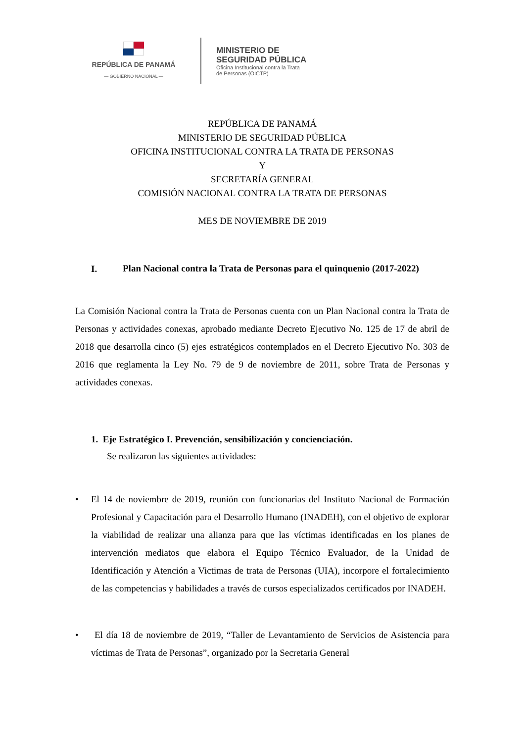REPÚBLICA DE PANAMÁ
— GOBIERNO NACIONAL —
MINISTERIO DE
SEGURIDAD PÚBLICA
Oficina Institucional contra la Trata
de Personas (OICTP)
REPÚBLICA DE PANAMÁ
MINISTERIO DE SEGURIDAD PÚBLICA
OFICINA INSTITUCIONAL CONTRA LA TRATA DE PERSONAS
Y
SECRETARÍA GENERAL
COMISIÓN NACIONAL CONTRA LA TRATA DE PERSONAS
MES DE NOVIEMBRE DE 2019
I.
Plan Nacional contra la Trata de Personas para el quinquenio (2017-2022)
La Comisión Nacional contra la Trata de Personas cuenta con un Plan Nacional contra la Trata de Personas y actividades conexas, aprobado mediante Decreto Ejecutivo No. 125 de 17 de abril de 2018 que desarrolla cinco (5) ejes estratégicos contemplados en el Decreto Ejecutivo No. 303 de 2016 que reglamenta la Ley No. 79 de 9 de noviembre de 2011, sobre Trata de Personas y actividades conexas.
1. Eje Estratégico I. Prevención, sensibilización y concienciación.
Se realizaron las siguientes actividades:
• El 14 de noviembre de 2019, reunión con funcionarias del Instituto Nacional de Formación Profesional y Capacitación para el Desarrollo Humano (INADEH), con el objetivo de explorar la viabilidad de realizar una alianza para que las víctimas identificadas en los planes de intervención mediatos que elabora el Equipo Técnico Evaluador, de la Unidad de Identificación y Atención a Victimas de trata de Personas (UIA), incorpore el fortalecimiento de las competencias y habilidades a través de cursos especializados certificados por INADEH.
• El día 18 de noviembre de 2019, “Taller de Levantamiento de Servicios de Asistencia para víctimas de Trata de Personas”, organizado por la Secretaria General